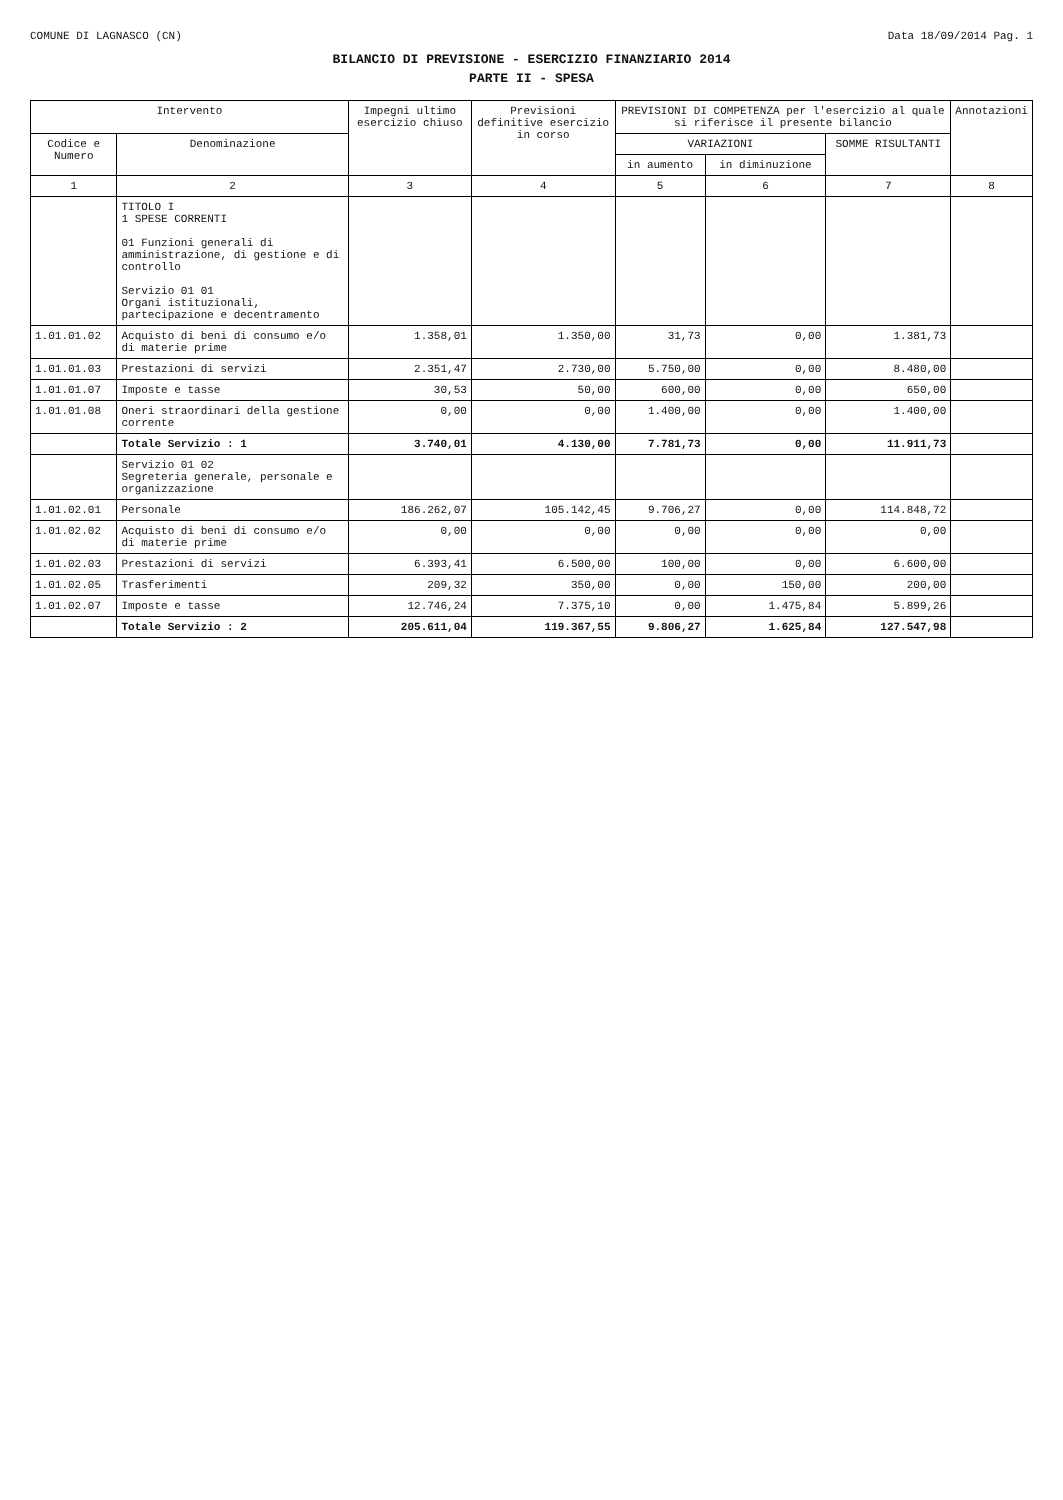COMUNE DI LAGNASCO (CN) Data 18/09/2014 Pag. 1
BILANCIO DI PREVISIONE - ESERCIZIO FINANZIARIO 2014
PARTE II - SPESA
| Intervento | | Impegni ultimo esercizio chiuso | Previsioni definitive esercizio in corso | PREVISIONI DI COMPETENZA per l'esercizio al quale si riferisce il presente bilancio | | | Annotazioni |
| --- | --- | --- | --- | --- | --- | --- | --- |
| Codice e Numero | Denominazione | | | VARIAZIONI | | SOMME RISULTANTI | |
| | | | | in aumento | in diminuzione | | |
| 1 | 2 | 3 | 4 | 5 | 6 | 7 | 8 |
| | TITOLO I 1 SPESE CORRENTI 01 Funzioni generali di amministrazione, di gestione e di controllo Servizio 01 01 Organi istituzionali, partecipazione e decentramento | | | | | | |
| 1.01.01.02 | Acquisto di beni di consumo e/o di materie prime | 1.358,01 | 1.350,00 | 31,73 | 0,00 | 1.381,73 | |
| 1.01.01.03 | Prestazioni di servizi | 2.351,47 | 2.730,00 | 5.750,00 | 0,00 | 8.480,00 | |
| 1.01.01.07 | Imposte e tasse | 30,53 | 50,00 | 600,00 | 0,00 | 650,00 | |
| 1.01.01.08 | Oneri straordinari della gestione corrente | 0,00 | 0,00 | 1.400,00 | 0,00 | 1.400,00 | |
| | Totale Servizio : 1 | 3.740,01 | 4.130,00 | 7.781,73 | 0,00 | 11.911,73 | |
| | Servizio 01 02 Segreteria generale, personale e organizzazione | | | | | | |
| 1.01.02.01 | Personale | 186.262,07 | 105.142,45 | 9.706,27 | 0,00 | 114.848,72 | |
| 1.01.02.02 | Acquisto di beni di consumo e/o di materie prime | 0,00 | 0,00 | 0,00 | 0,00 | 0,00 | |
| 1.01.02.03 | Prestazioni di servizi | 6.393,41 | 6.500,00 | 100,00 | 0,00 | 6.600,00 | |
| 1.01.02.05 | Trasferimenti | 209,32 | 350,00 | 0,00 | 150,00 | 200,00 | |
| 1.01.02.07 | Imposte e tasse | 12.746,24 | 7.375,10 | 0,00 | 1.475,84 | 5.899,26 | |
| | Totale Servizio : 2 | 205.611,04 | 119.367,55 | 9.806,27 | 1.625,84 | 127.547,98 | |